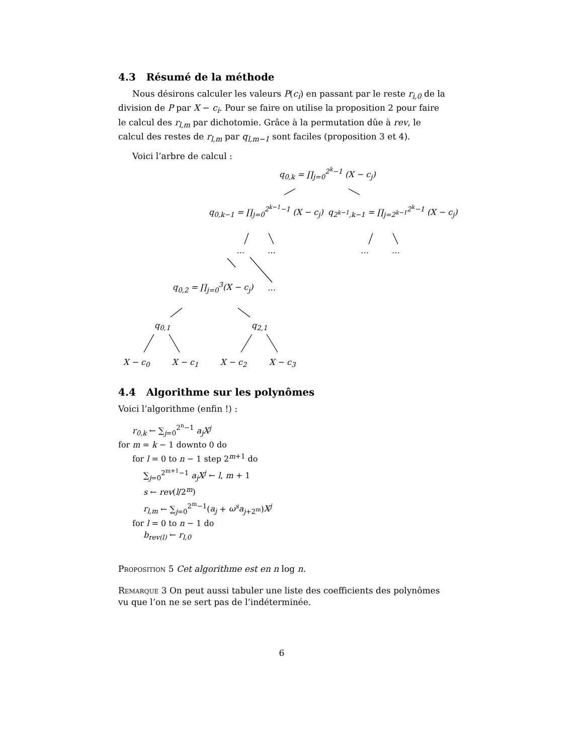4.3 Résumé de la méthode
Nous désirons calculer les valeurs P(c<sub>i</sub>) en passant par le reste r<sub>i,0</sub> de la division de P par X − c<sub>i</sub>. Pour se faire on utilise la proposition 2 pour faire le calcul des r<sub>l,m</sub> par dichotomie. Grâce à la permutation dûe à rev, le calcul des restes de r<sub>l,m</sub> par q<sub>l,m−1</sub> sont faciles (proposition 3 et 4).
Voici l’arbre de calcul :
q<sub>0,k</sub> = ∏<sub>j=0</sub><sup>2<sup>k</sup>−1</sup> (X − c<sub>j</sub>)
q<sub>0,k−1</sub> = ∏<sub>j=0</sub><sup>2<sup>k−1</sup>−1</sup> (X − c<sub>j</sub>) q<sub>2<sup>k−1</sup>,k−1</sub> = ∏<sub>j=2<sup>k−1</sup></sub><sup>2<sup>k</sup>−1</sup> (X − c<sub>j</sub>)
… … … …
q<sub>0,2</sub> = ∏<sub>j=0</sub><sup>3</sup>(X − c<sub>j</sub>) …
q<sub>0,1</sub> q<sub>2,1</sub>
X − c<sub>0</sub> X − c<sub>1</sub> X − c<sub>2</sub> X − c<sub>3</sub>
4.4 Algorithme sur les polynômes
Voici l’algorithme (enfin !) :
r<sub>0,k</sub> ← ∑<sub>j=0</sub><sup>2<sup>n</sup>−1</sup> a<sub>j</sub>X<sup>j</sup>
for m = k − 1 downto 0 do
for l = 0 to n − 1 step 2<sup>m+1</sup> do
∑<sub>j=0</sub><sup>2<sup>m+1</sup>−1</sup> a<sub>j</sub>X<sup>j</sup> ← l, m + 1
s ← rev(l/2<sup>m</sup>)
r<sub>l,m</sub> ← ∑<sub>j=0</sub><sup>2<sup>m</sup>−1</sup>(a<sub>j</sub> + ω<sup>s</sup>a<sub>j+2<sup>m</sup></sub>)X<sup>j</sup>
for l = 0 to n − 1 do
b<sub>rev(l)</sub> ← r<sub>l,0</sub>
Proposition 5 Cet algorithme est en n log n.
Remarque 3 On peut aussi tabuler une liste des coefficients des polynômes vu que l’on ne se sert pas de l’indéterminée.
6